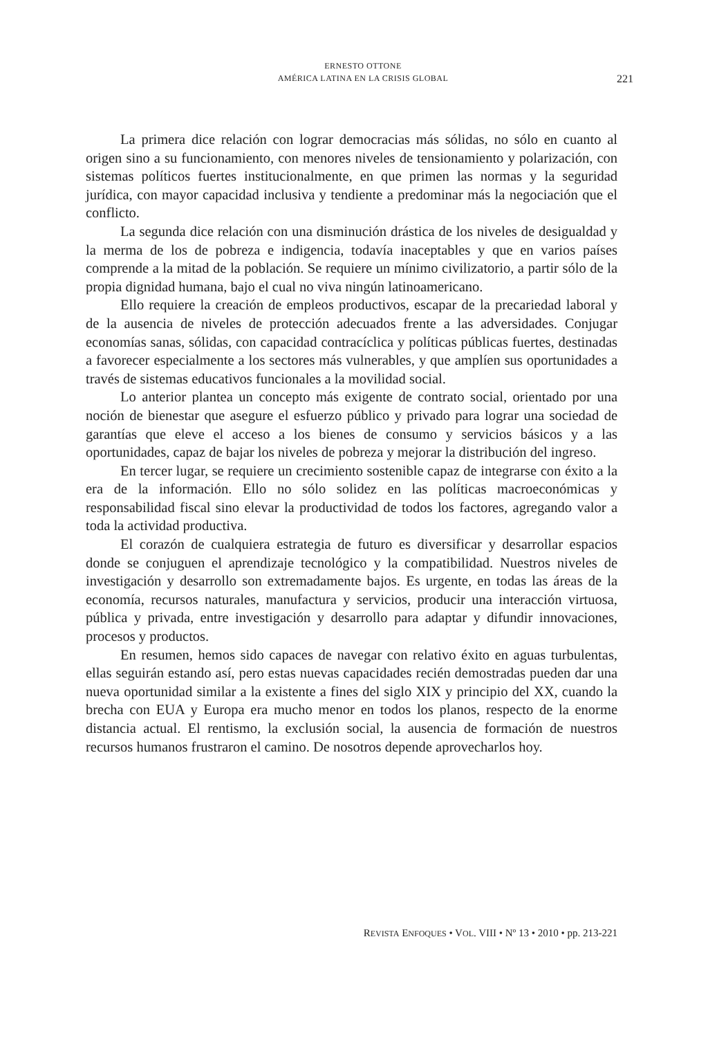ERNESTO OTTONE
AMÉRICA LATINA EN LA CRISIS GLOBAL
221
La primera dice relación con lograr democracias más sólidas, no sólo en cuanto al origen sino a su funcionamiento, con menores niveles de tensionamiento y polarización, con sistemas políticos fuertes institucionalmente, en que primen las normas y la seguridad jurídica, con mayor capacidad inclusiva y tendiente a predominar más la negociación que el conflicto.
La segunda dice relación con una disminución drástica de los niveles de desigualdad y la merma de los de pobreza e indigencia, todavía inaceptables y que en varios países comprende a la mitad de la población. Se requiere un mínimo civilizatorio, a partir sólo de la propia dignidad humana, bajo el cual no viva ningún latinoamericano.
Ello requiere la creación de empleos productivos, escapar de la precariedad laboral y de la ausencia de niveles de protección adecuados frente a las adversidades. Conjugar economías sanas, sólidas, con capacidad contracíclica y políticas públicas fuertes, destinadas a favorecer especialmente a los sectores más vulnerables, y que amplíen sus oportunidades a través de sistemas educativos funcionales a la movilidad social.
Lo anterior plantea un concepto más exigente de contrato social, orientado por una noción de bienestar que asegure el esfuerzo público y privado para lograr una sociedad de garantías que eleve el acceso a los bienes de consumo y servicios básicos y a las oportunidades, capaz de bajar los niveles de pobreza y mejorar la distribución del ingreso.
En tercer lugar, se requiere un crecimiento sostenible capaz de integrarse con éxito a la era de la información. Ello no sólo solidez en las políticas macroeconómicas y responsabilidad fiscal sino elevar la productividad de todos los factores, agregando valor a toda la actividad productiva.
El corazón de cualquiera estrategia de futuro es diversificar y desarrollar espacios donde se conjuguen el aprendizaje tecnológico y la compatibilidad. Nuestros niveles de investigación y desarrollo son extremadamente bajos. Es urgente, en todas las áreas de la economía, recursos naturales, manufactura y servicios, producir una interacción virtuosa, pública y privada, entre investigación y desarrollo para adaptar y difundir innovaciones, procesos y productos.
En resumen, hemos sido capaces de navegar con relativo éxito en aguas turbulentas, ellas seguirán estando así, pero estas nuevas capacidades recién demostradas pueden dar una nueva oportunidad similar a la existente a fines del siglo XIX y principio del XX, cuando la brecha con EUA y Europa era mucho menor en todos los planos, respecto de la enorme distancia actual. El rentismo, la exclusión social, la ausencia de formación de nuestros recursos humanos frustraron el camino. De nosotros depende aprovecharlos hoy.
REVISTA ENFOQUES • VOL. VIII • Nº 13 • 2010 • pp. 213-221